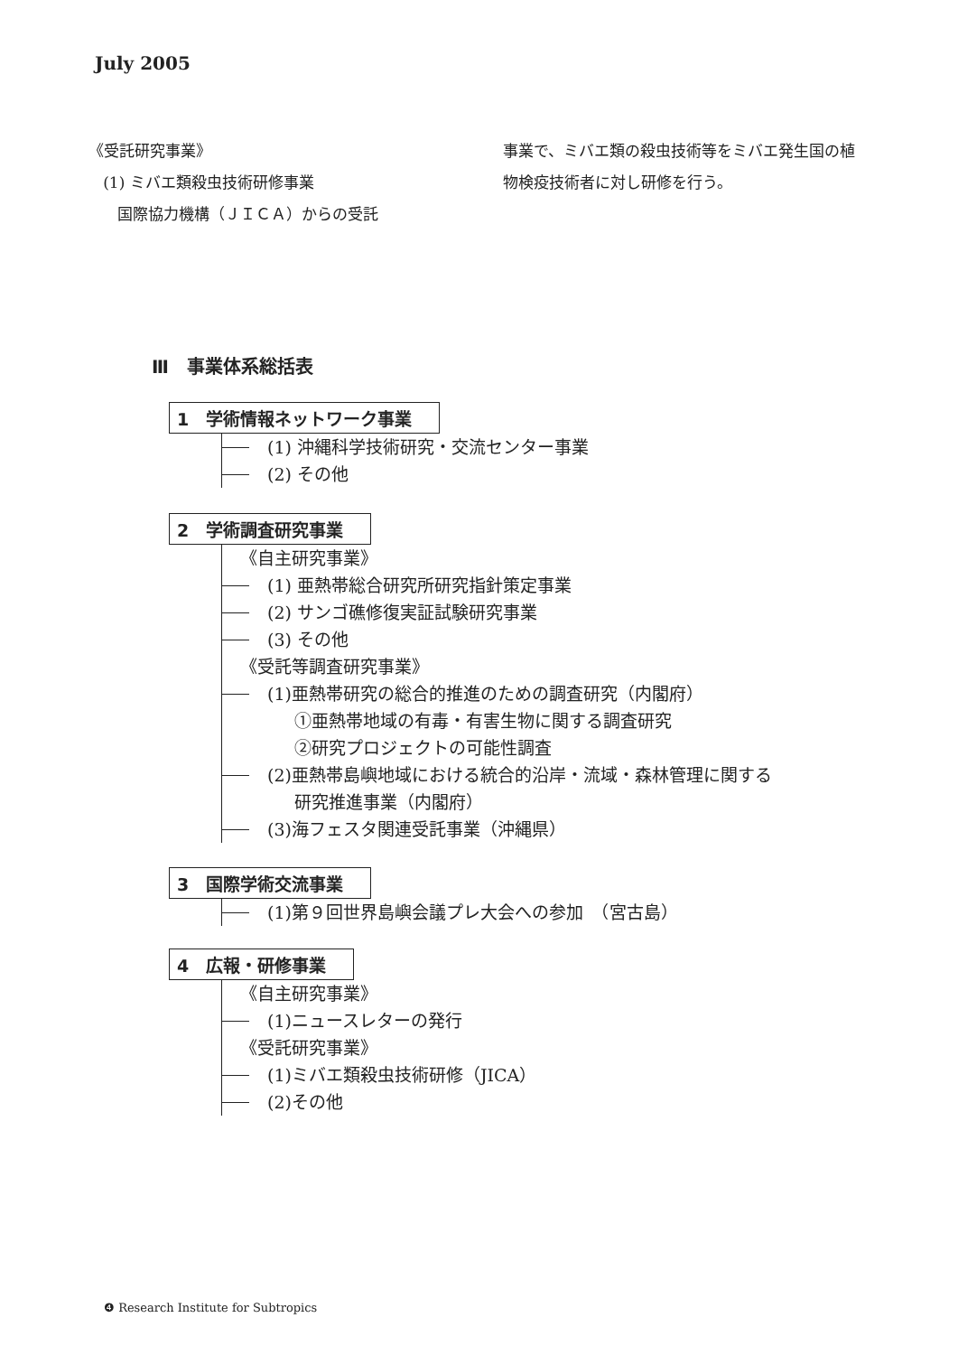July 2005
《受託研究事業》
(1) ミバエ類殺虫技術研修事業
国際協力機構（ＪＩＣＡ）からの受託
事業で、ミバエ類の殺虫技術等をミバエ発生国の植物検疫技術者に対し研修を行う。
Ⅲ　事業体系総括表
1　学術情報ネットワーク事業
(1) 沖縄科学技術研究・交流センター事業
(2) その他
2　学術調査研究事業
《自主研究事業》
(1) 亜熱帯総合研究所研究指針策定事業
(2) サンゴ礁修復実証試験研究事業
(3) その他
《受託等調査研究事業》
(1)亜熱帯研究の総合的推進のための調査研究（内閣府）
①亜熱帯地域の有毒・有害生物に関する調査研究
②研究プロジェクトの可能性調査
(2)亜熱帯島嶼地域における統合的沿岸・流域・森林管理に関する
研究推進事業（内閣府）
(3)海フェスタ関連受託事業（沖縄県）
3　国際学術交流事業
(1)第９回世界島嶼会議プレ大会への参加　（宮古島）
4　広報・研修事業
《自主研究事業》
(1)ニュースレターの発行
《受託研究事業》
(1)ミバエ類殺虫技術研修（JICA）
(2)その他
❹ Research Institute for Subtropics